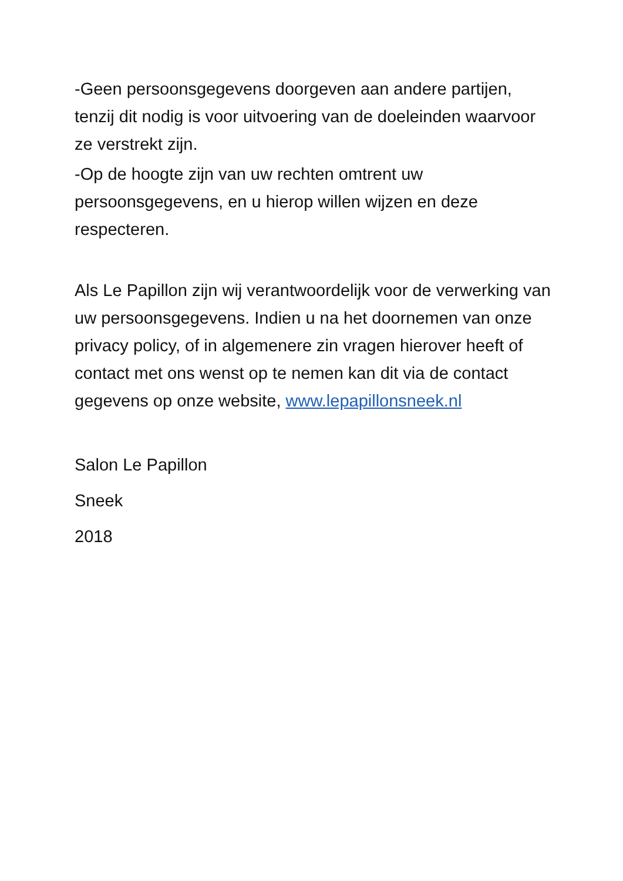-Geen persoonsgegevens doorgeven aan andere partijen, tenzij dit nodig is voor uitvoering van de doeleinden waarvoor ze verstrekt zijn.
-Op de hoogte zijn van uw rechten omtrent uw persoonsgegevens, en u hierop willen wijzen en deze respecteren.
Als Le Papillon zijn wij verantwoordelijk voor de verwerking van uw persoonsgegevens. Indien u na het doornemen van onze privacy policy, of in algemenere zin vragen hierover heeft of contact met ons wenst op te nemen kan dit via de contact gegevens op onze website, www.lepapillonsneek.nl
Salon Le Papillon
Sneek
2018